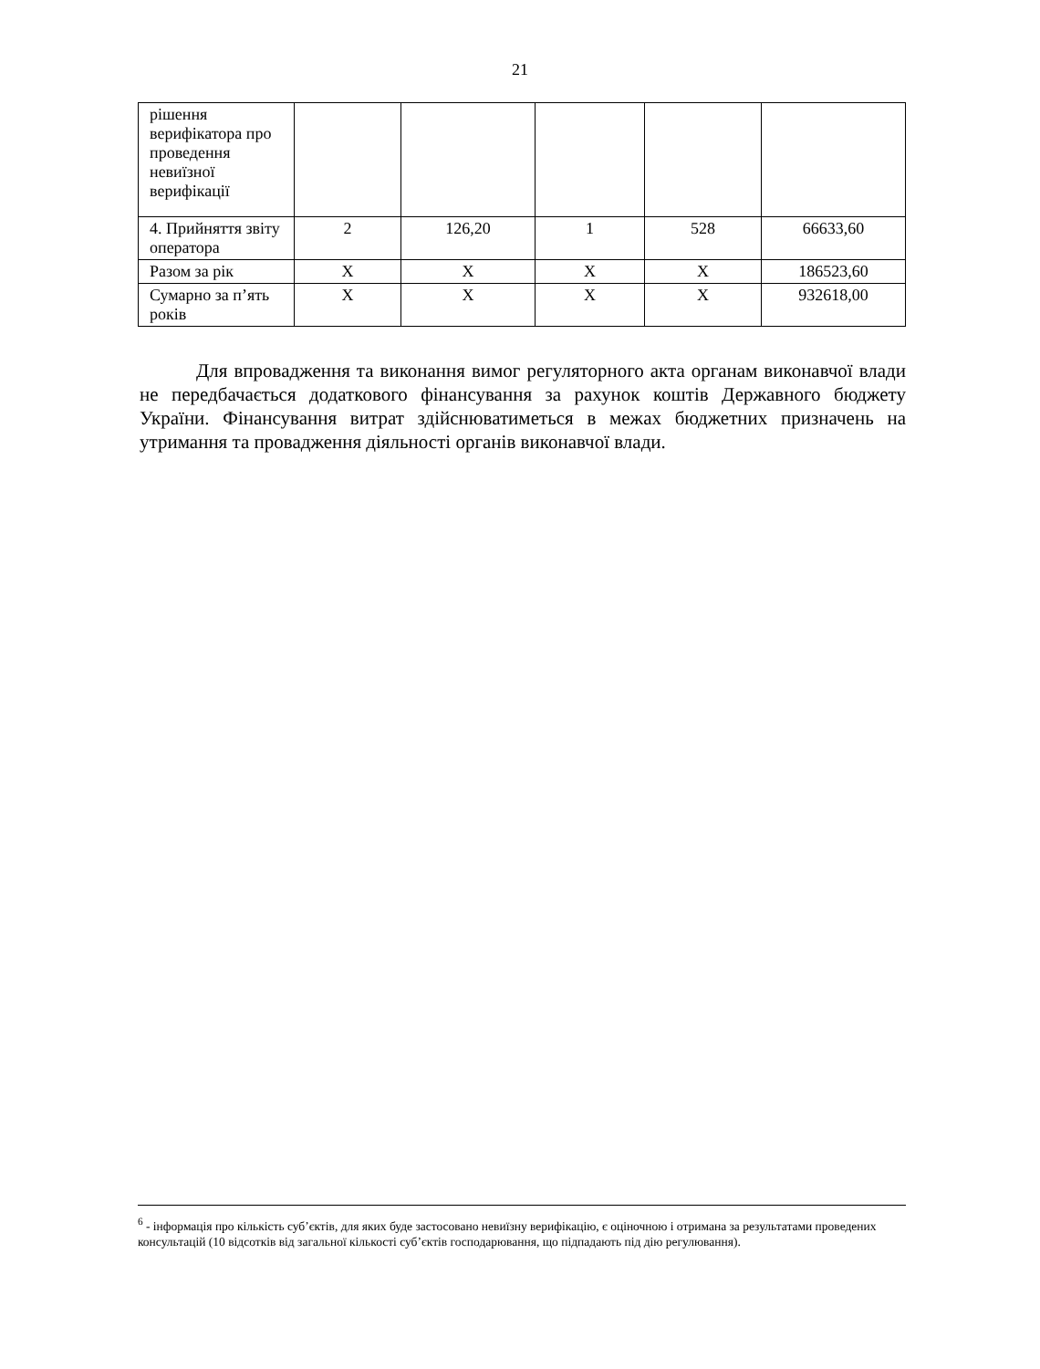21
| рішення верифікатора про проведення невиїзної верифікації | | | | | |
| 4. Прийняття звіту оператора | 2 | 126,20 | 1 | 528 | 66633,60 |
| Разом за рік | Х | Х | Х | Х | 186523,60 |
| Сумарно за п’ять років | Х | Х | Х | Х | 932618,00 |
Для впровадження та виконання вимог регуляторного акта органам виконавчої влади не передбачається додаткового фінансування за рахунок коштів Державного бюджету України. Фінансування витрат здійснюватиметься в межах бюджетних призначень на утримання та провадження діяльності органів виконавчої влади.
<sup>6</sup> - інформація про кількість суб’єктів, для яких буде застосовано невиїзну верифікацію, є оціночною і отримана за результатами проведених консультацій (10 відсотків від загальної кількості суб’єктів господарювання, що підпадають під дію регулювання).